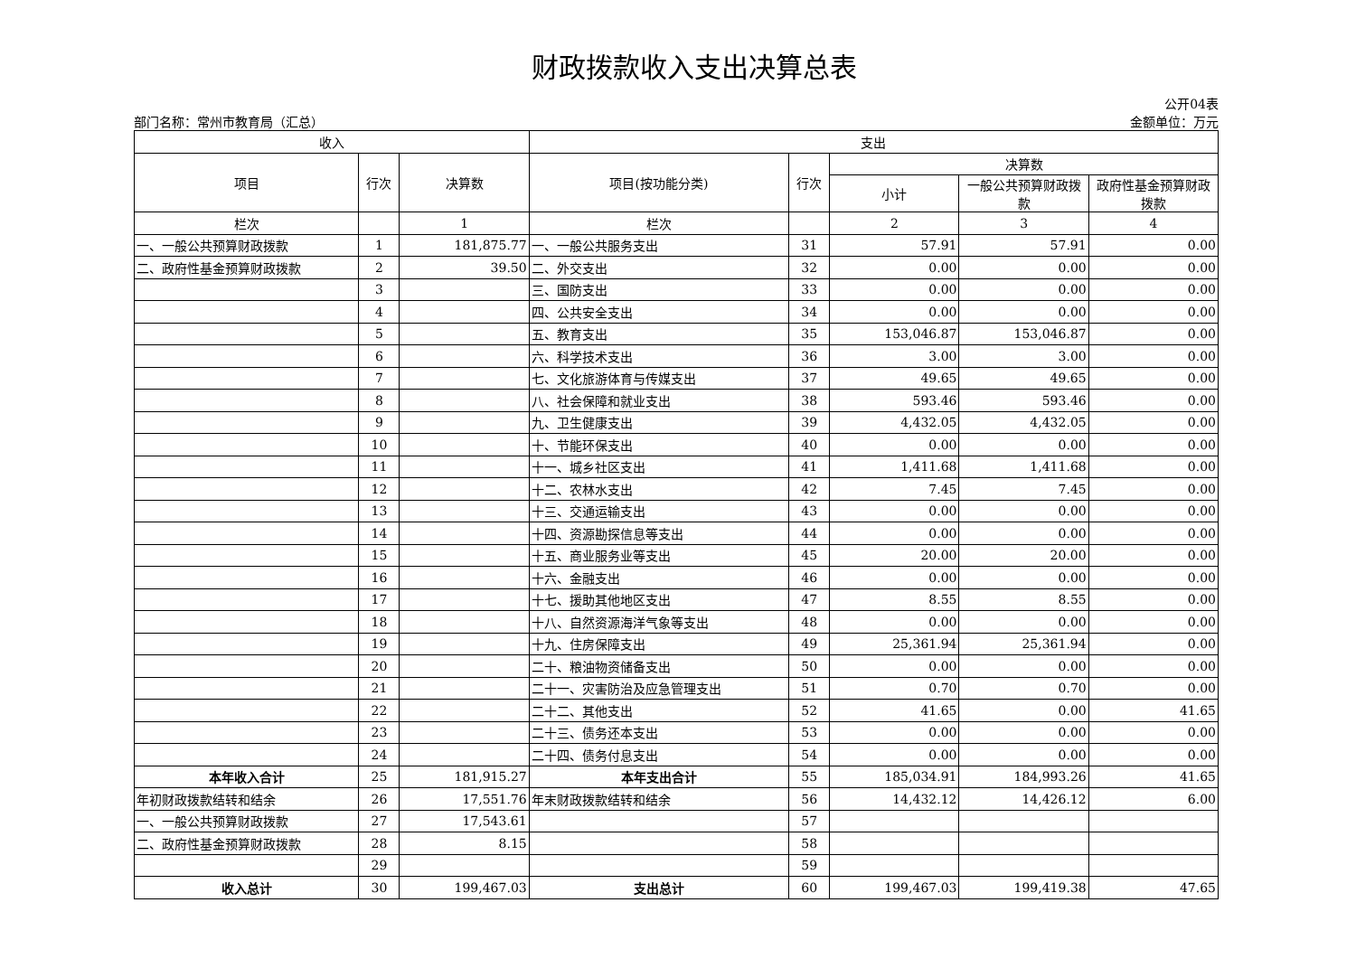财政拨款收入支出决算总表
部门名称：常州市教育局（汇总）
公开04表
金额单位：万元
| 收入 | | | 支出 | | | | |
| --- | --- | --- | --- | --- | --- | --- | --- |
| 项目 | 行次 | 决算数 | 项目(按功能分类) | 行次 | 决算数 | | |
| | | | | | 小计 | 一般公共预算财政拨款 | 政府性基金预算财政拨款 |
| 栏次 | | 1 | 栏次 | | 2 | 3 | 4 |
| 一、一般公共预算财政拨款 | 1 | 181,875.77 | 一、一般公共服务支出 | 31 | 57.91 | 57.91 | 0.00 |
| 二、政府性基金预算财政拨款 | 2 | 39.50 | 二、外交支出 | 32 | 0.00 | 0.00 | 0.00 |
| | 3 | | 三、国防支出 | 33 | 0.00 | 0.00 | 0.00 |
| | 4 | | 四、公共安全支出 | 34 | 0.00 | 0.00 | 0.00 |
| | 5 | | 五、教育支出 | 35 | 153,046.87 | 153,046.87 | 0.00 |
| | 6 | | 六、科学技术支出 | 36 | 3.00 | 3.00 | 0.00 |
| | 7 | | 七、文化旅游体育与传媒支出 | 37 | 49.65 | 49.65 | 0.00 |
| | 8 | | 八、社会保障和就业支出 | 38 | 593.46 | 593.46 | 0.00 |
| | 9 | | 九、卫生健康支出 | 39 | 4,432.05 | 4,432.05 | 0.00 |
| | 10 | | 十、节能环保支出 | 40 | 0.00 | 0.00 | 0.00 |
| | 11 | | 十一、城乡社区支出 | 41 | 1,411.68 | 1,411.68 | 0.00 |
| | 12 | | 十二、农林水支出 | 42 | 7.45 | 7.45 | 0.00 |
| | 13 | | 十三、交通运输支出 | 43 | 0.00 | 0.00 | 0.00 |
| | 14 | | 十四、资源勘探信息等支出 | 44 | 0.00 | 0.00 | 0.00 |
| | 15 | | 十五、商业服务业等支出 | 45 | 20.00 | 20.00 | 0.00 |
| | 16 | | 十六、金融支出 | 46 | 0.00 | 0.00 | 0.00 |
| | 17 | | 十七、援助其他地区支出 | 47 | 8.55 | 8.55 | 0.00 |
| | 18 | | 十八、自然资源海洋气象等支出 | 48 | 0.00 | 0.00 | 0.00 |
| | 19 | | 十九、住房保障支出 | 49 | 25,361.94 | 25,361.94 | 0.00 |
| | 20 | | 二十、粮油物资储备支出 | 50 | 0.00 | 0.00 | 0.00 |
| | 21 | | 二十一、灾害防治及应急管理支出 | 51 | 0.70 | 0.70 | 0.00 |
| | 22 | | 二十二、其他支出 | 52 | 41.65 | 0.00 | 41.65 |
| | 23 | | 二十三、债务还本支出 | 53 | 0.00 | 0.00 | 0.00 |
| | 24 | | 二十四、债务付息支出 | 54 | 0.00 | 0.00 | 0.00 |
| 本年收入合计 | 25 | 181,915.27 | 本年支出合计 | 55 | 185,034.91 | 184,993.26 | 41.65 |
| 年初财政拨款结转和结余 | 26 | 17,551.76 | 年末财政拨款结转和结余 | 56 | 14,432.12 | 14,426.12 | 6.00 |
| 一、一般公共预算财政拨款 | 27 | 17,543.61 | | 57 | | | |
| 二、政府性基金预算财政拨款 | 28 | 8.15 | | 58 | | | |
| | 29 | | | 59 | | | |
| 收入总计 | 30 | 199,467.03 | 支出总计 | 60 | 199,467.03 | 199,419.38 | 47.65 |